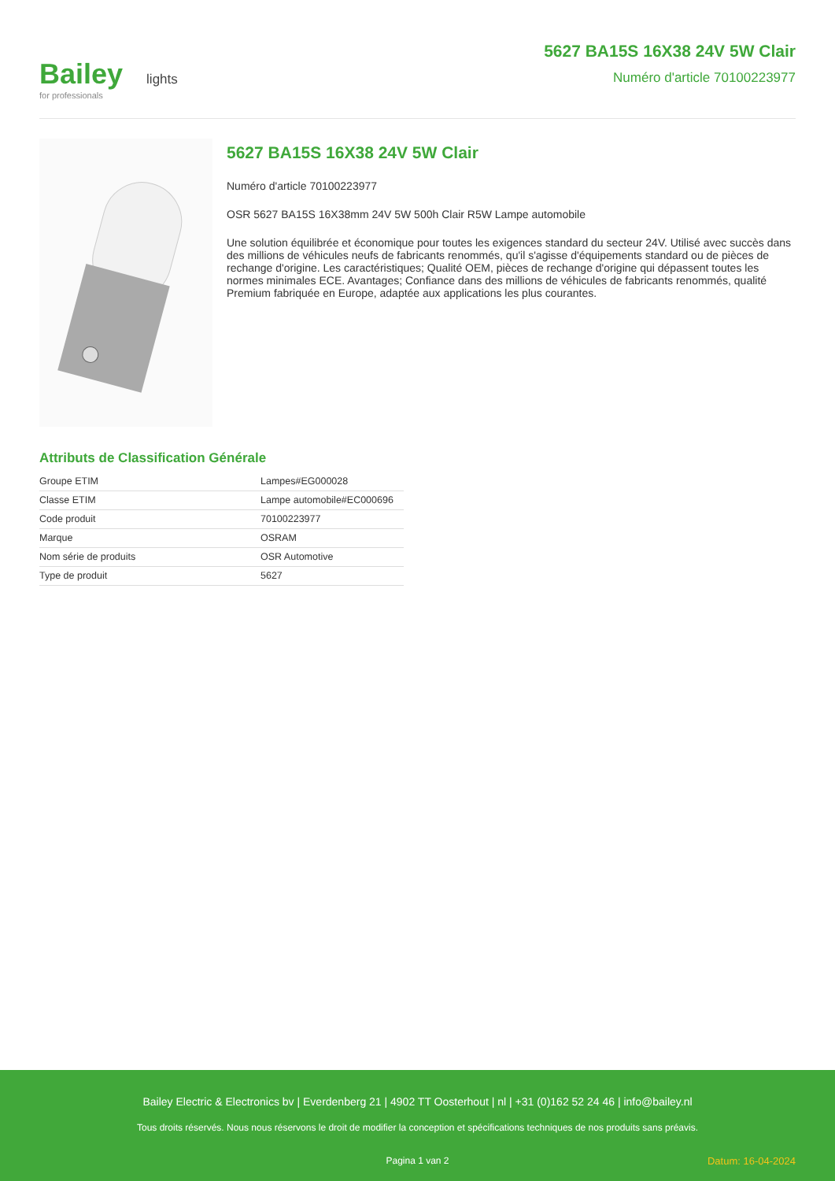Bailey lights
for professionals
5627 BA15S 16X38 24V 5W Clair
Numéro d'article 70100223977
5627 BA15S 16X38 24V 5W Clair
Numéro d'article 70100223977
OSR 5627 BA15S 16X38mm 24V 5W 500h Clair R5W Lampe automobile
Une solution équilibrée et économique pour toutes les exigences standard du secteur 24V. Utilisé avec succès dans des millions de véhicules neufs de fabricants renommés, qu'il s'agisse d'équipements standard ou de pièces de rechange d'origine. Les caractéristiques; Qualité OEM, pièces de rechange d'origine qui dépassent toutes les normes minimales ECE. Avantages; Confiance dans des millions de véhicules de fabricants renommés, qualité Premium fabriquée en Europe, adaptée aux applications les plus courantes.
Attributs de Classification Générale
| Groupe ETIM | Lampes#EG000028 |
| Classe ETIM | Lampe automobile#EC000696 |
| Code produit | 70100223977 |
| Marque | OSRAM |
| Nom série de produits | OSR Automotive |
| Type de produit | 5627 |
Bailey Electric & Electronics bv | Everdenberg 21 | 4902 TT Oosterhout | nl | +31 (0)162 52 24 46 | info@bailey.nl
Tous droits réservés. Nous nous réservons le droit de modifier la conception et spécifications techniques de nos produits sans préavis.
Pagina 1 van 2 Datum: 16-04-2024